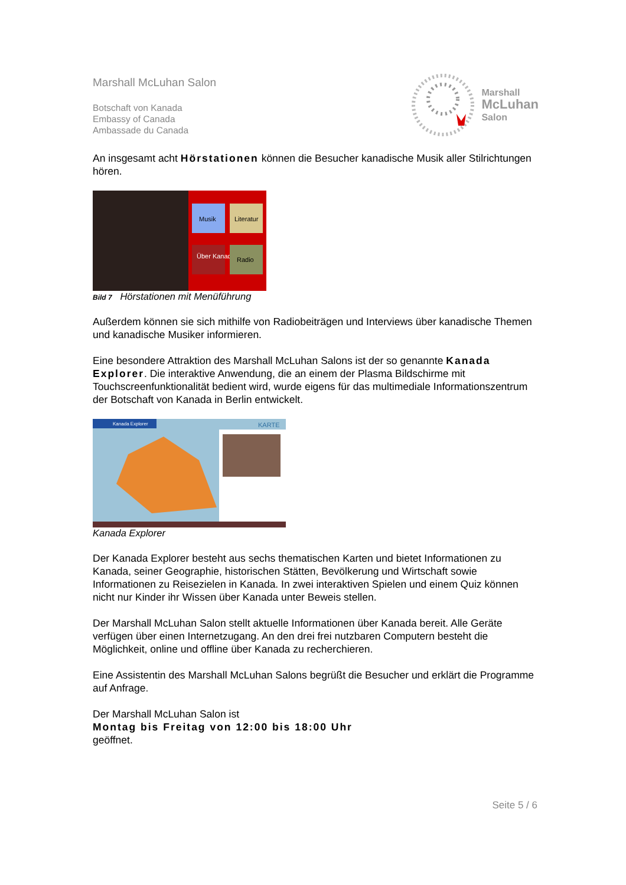Marshall McLuhan Salon
Botschaft von Kanada
Embassy of Canada
Ambassade du Canada
Marshall
McLuhan
Salon
An insgesamt acht Hörstationen können die Besucher kanadische Musik aller Stilrichtungen hören.
Musik
Literatur
Über Kanada
Radio
Bild 7 Hörstationen mit Menüführung
Außerdem können sie sich mithilfe von Radiobeiträgen und Interviews über kanadische Themen und kanadische Musiker informieren.
Eine besondere Attraktion des Marshall McLuhan Salons ist der so genannte Kanada Explorer. Die interaktive Anwendung, die an einem der Plasma Bildschirme mit Touchscreenfunktionalität bedient wird, wurde eigens für das multimediale Informationszentrum der Botschaft von Kanada in Berlin entwickelt.
Kanada Explorer
KARTE
Kanada Explorer
Der Kanada Explorer besteht aus sechs thematischen Karten und bietet Informationen zu Kanada, seiner Geographie, historischen Stätten, Bevölkerung und Wirtschaft sowie Informationen zu Reisezielen in Kanada. In zwei interaktiven Spielen und einem Quiz können nicht nur Kinder ihr Wissen über Kanada unter Beweis stellen.
Der Marshall McLuhan Salon stellt aktuelle Informationen über Kanada bereit. Alle Geräte verfügen über einen Internetzugang. An den drei frei nutzbaren Computern besteht die Möglichkeit, online und offline über Kanada zu recherchieren.
Eine Assistentin des Marshall McLuhan Salons begrüßt die Besucher und erklärt die Programme auf Anfrage.
Der Marshall McLuhan Salon ist
Montag bis Freitag von 12:00 bis 18:00 Uhr
geöffnet.
Seite 5 / 6